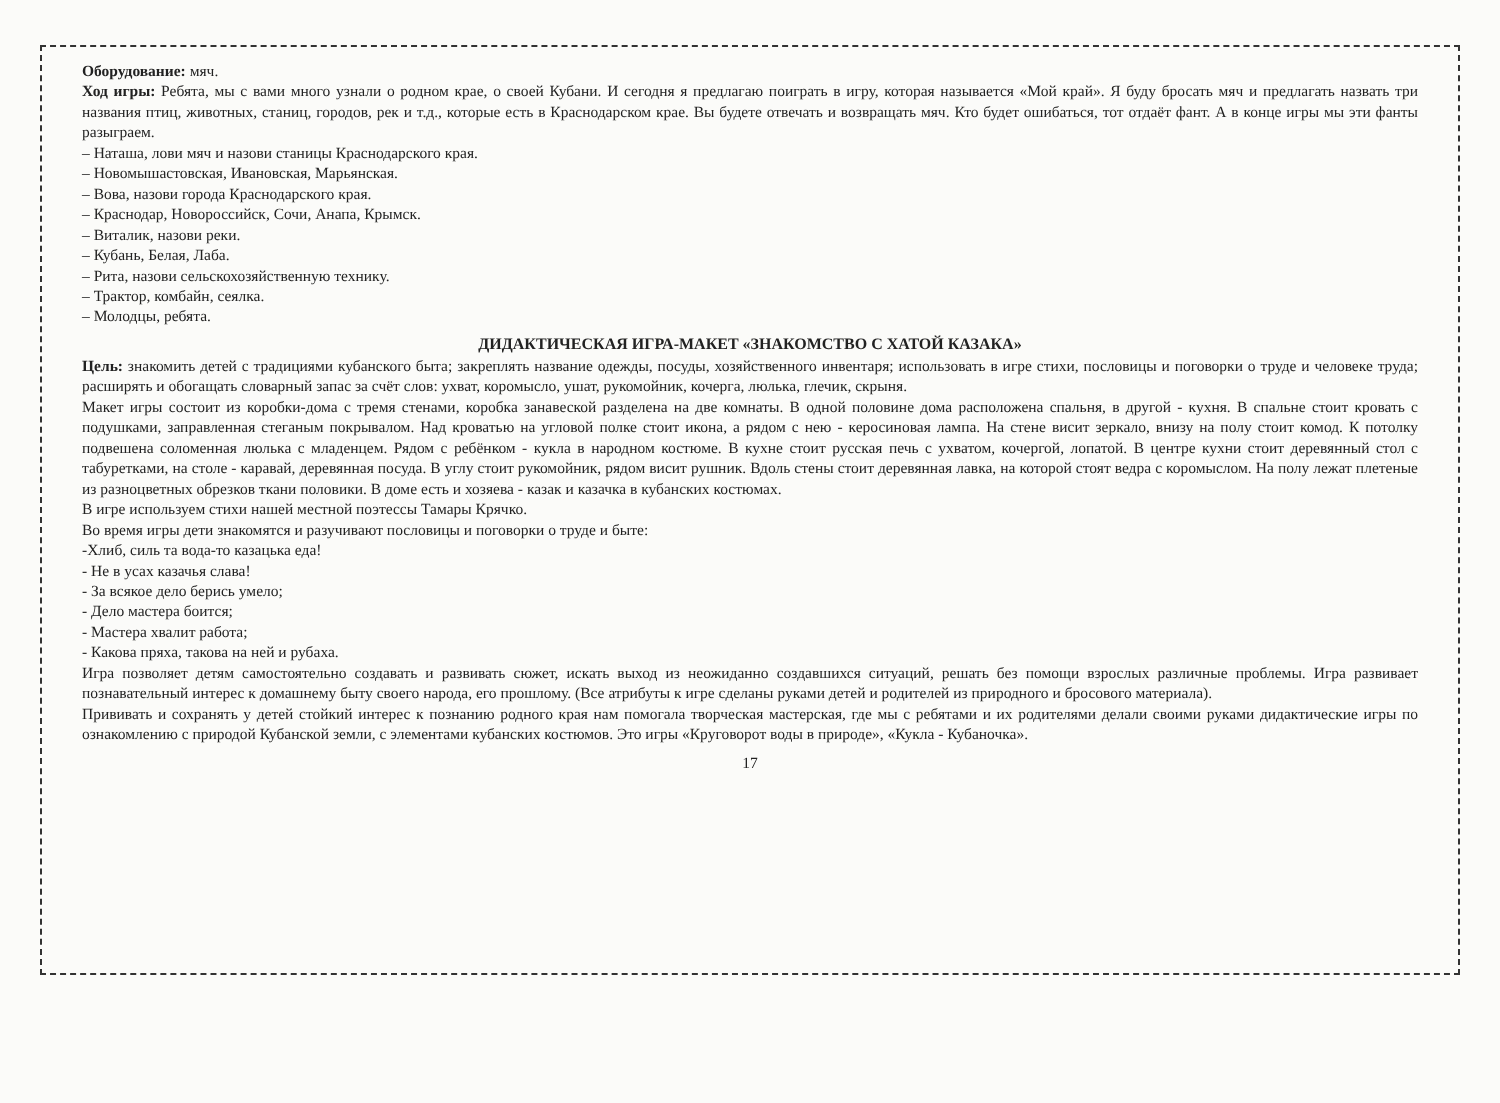Оборудование: мяч.
Ход игры: Ребята, мы с вами много узнали о родном крае, о своей Кубани. И сегодня я предлагаю поиграть в игру, которая называется «Мой край». Я буду бросать мяч и предлагать назвать три названия птиц, животных, станиц, городов, рек и т.д., которые есть в Краснодарском крае. Вы будете отвечать и возвращать мяч. Кто будет ошибаться, тот отдаёт фант. А в конце игры мы эти фанты разыграем.
– Наташа, лови мяч и назови станицы Краснодарского края.
– Новомышастовская, Ивановская, Марьянская.
– Вова, назови города Краснодарского края.
– Краснодар, Новороссийск, Сочи, Анапа, Крымск.
– Виталик, назови реки.
– Кубань, Белая, Лаба.
– Рита, назови сельскохозяйственную технику.
– Трактор, комбайн, сеялка.
– Молодцы, ребята.
ДИДАКТИЧЕСКАЯ ИГРА-МАКЕТ «ЗНАКОМСТВО С ХАТОЙ КАЗАКА»
Цель: знакомить детей с традициями кубанского быта; закреплять название одежды, посуды, хозяйственного инвентаря; использовать в игре стихи, пословицы и поговорки о труде и человеке труда; расширять и обогащать словарный запас за счёт слов: ухват, коромысло, ушат, рукомойник, кочерга, люлька, глечик, скрыня.
Макет игры состоит из коробки-дома с тремя стенами, коробка занавеской разделена на две комнаты. В одной половине дома расположена спальня, в другой - кухня. В спальне стоит кровать с подушками, заправленная стеганым покрывалом. Над кроватью на угловой полке стоит икона, а рядом с нею - керосиновая лампа. На стене висит зеркало, внизу на полу стоит комод. К потолку подвешена соломенная люлька с младенцем. Рядом с ребёнком - кукла в народном костюме. В кухне стоит русская печь с ухватом, кочергой, лопатой. В центре кухни стоит деревянный стол с табуретками, на столе - каравай, деревянная посуда. В углу стоит рукомойник, рядом висит рушник. Вдоль стены стоит деревянная лавка, на которой стоят ведра с коромыслом. На полу лежат плетеные из разноцветных обрезков ткани половики. В доме есть и хозяева - казак и казачка в кубанских костюмах.
В игре используем стихи нашей местной поэтессы Тамары Крячко.
Во время игры дети знакомятся и разучивают пословицы и поговорки о труде и быте:
-Хлиб, силь та вода-то казацька еда!
- Не в усах казачья слава!
- За всякое дело берись умело;
- Дело мастера боится;
- Мастера хвалит работа;
- Какова пряха, такова на ней и рубаха.
Игра позволяет детям самостоятельно создавать и развивать сюжет, искать выход из неожиданно создавшихся ситуаций, решать без помощи взрослых различные проблемы. Игра развивает познавательный интерес к домашнему быту своего народа, его прошлому. (Все атрибуты к игре сделаны руками детей и родителей из природного и бросового материала).
Прививать и сохранять у детей стойкий интерес к познанию родного края нам помогала творческая мастерская, где мы с ребятами и их родителями делали своими руками дидактические игры по ознакомлению с природой Кубанской земли, с элементами кубанских костюмов. Это игры «Круговорот воды в природе», «Кукла - Кубаночка».
17